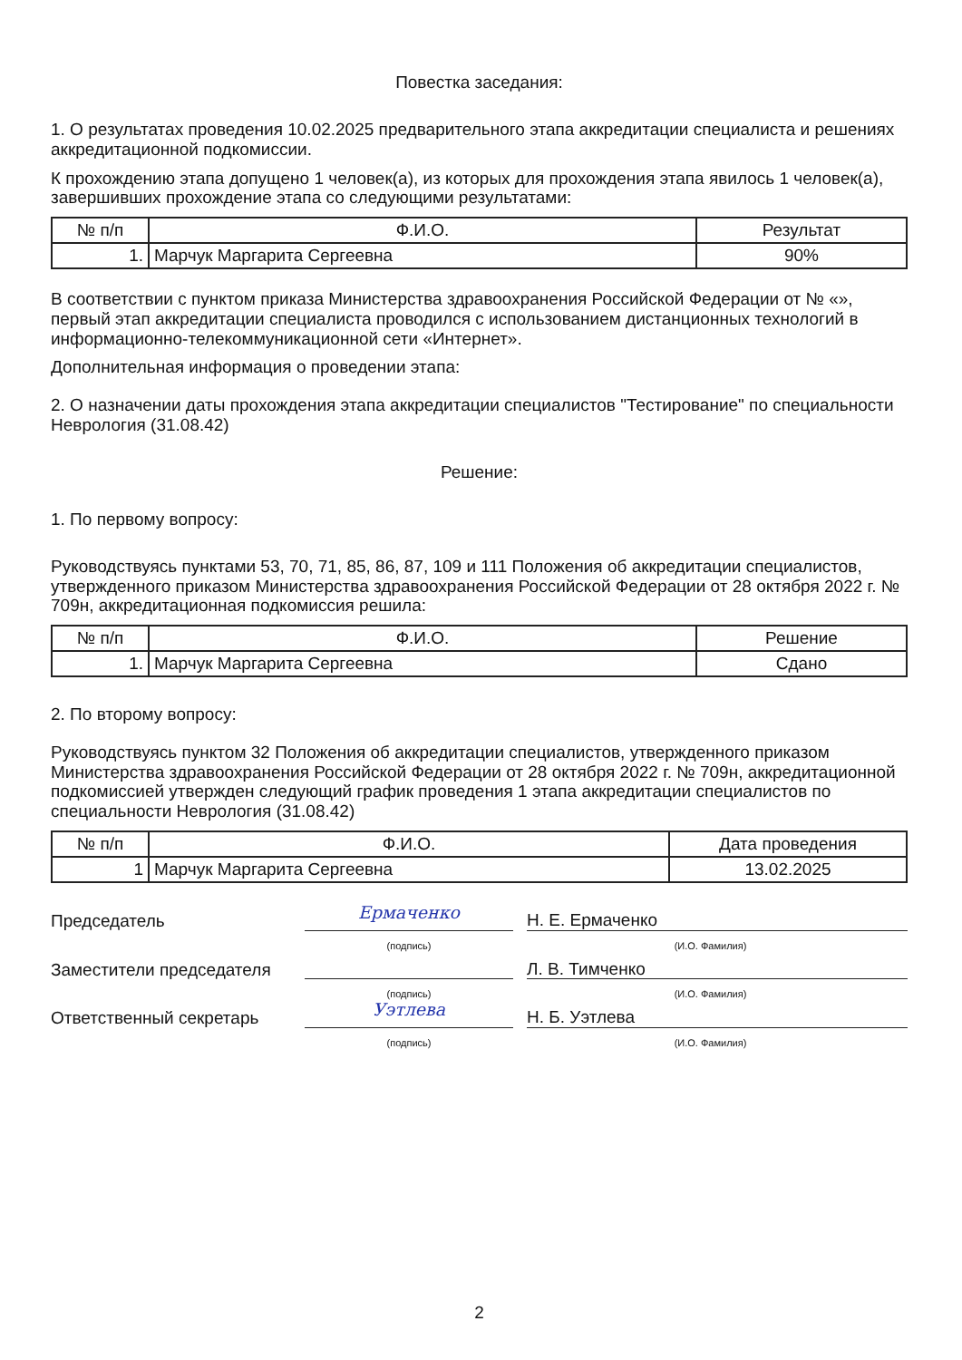Повестка заседания:
1. О результатах проведения 10.02.2025 предварительного этапа аккредитации специалиста и решениях аккредитационной подкомиссии.
К прохождению этапа допущено 1 человек(а), из которых для прохождения этапа явилось 1 человек(а), завершивших прохождение этапа со следующими результатами:
| № п/п | Ф.И.О. | Результат |
| --- | --- | --- |
| 1. | Марчук Маргарита Сергеевна | 90% |
В соответствии с пунктом приказа Министерства здравоохранения Российской Федерации от № «», первый этап аккредитации специалиста проводился с использованием дистанционных технологий в информационно-телекоммуникационной сети «Интернет».
Дополнительная информация о проведении этапа:
2. О назначении даты прохождения этапа аккредитации специалистов "Тестирование" по специальности Неврология (31.08.42)
Решение:
1. По первому вопросу:
Руководствуясь пунктами 53, 70, 71, 85, 86, 87, 109 и 111 Положения об аккредитации специалистов, утвержденного приказом Министерства здравоохранения Российской Федерации от 28 октября 2022 г. № 709н, аккредитационная подкомиссия решила:
| № п/п | Ф.И.О. | Решение |
| --- | --- | --- |
| 1. | Марчук Маргарита Сергеевна | Сдано |
2. По второму вопросу:
Руководствуясь пунктом 32 Положения об аккредитации специалистов, утвержденного приказом Министерства здравоохранения Российской Федерации от 28 октября 2022 г. № 709н, аккредитационной подкомиссией утвержден следующий график проведения 1 этапа аккредитации специалистов по специальности Неврология (31.08.42)
| № п/п | Ф.И.О. | Дата проведения |
| --- | --- | --- |
| 1 | Марчук Маргарита Сергеевна | 13.02.2025 |
Председатель
Ермаченко
Н. Е. Ермаченко
(подпись) (И.О. Фамилия)
Заместители председателя
Л. В. Тимченко
(подпись) (И.О. Фамилия)
Ответственный секретарь
Уэтлева
Н. Б. Уэтлева
(подпись) (И.О. Фамилия)
2